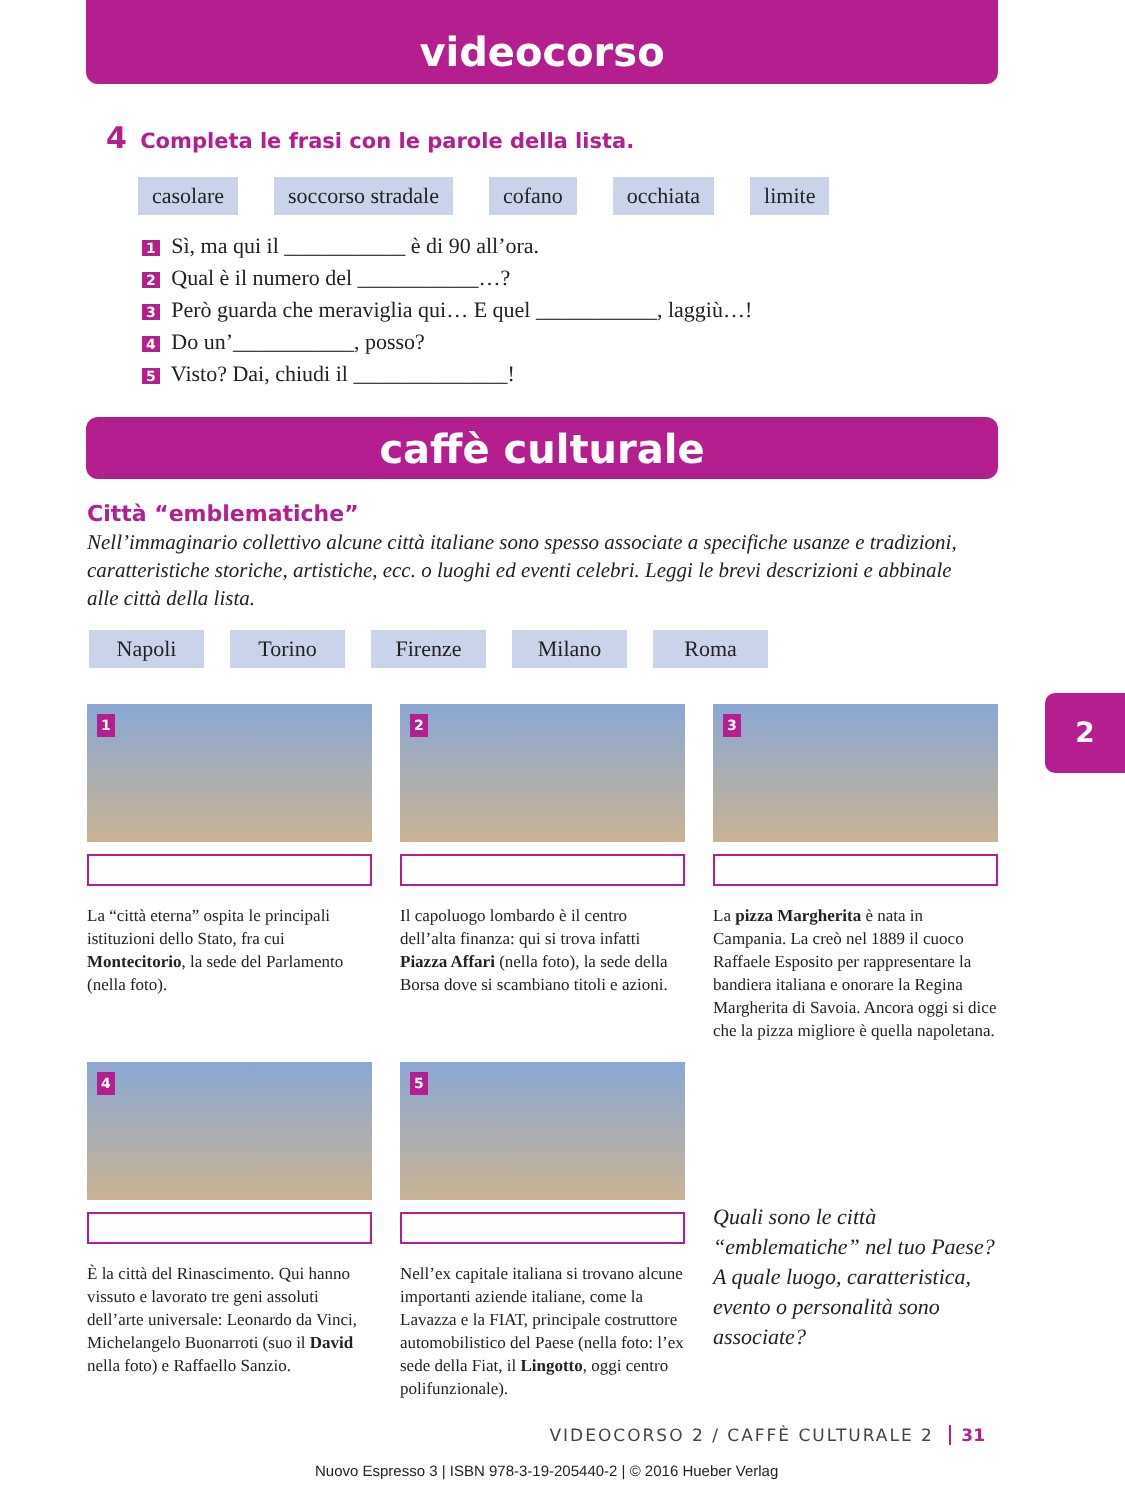videocorso
4 Completa le frasi con le parole della lista.
casolare soccorso stradale cofano occhiata limite
1 Sì, ma qui il ___________ è di 90 all’ora.
2 Qual è il numero del ___________…?
3 Però guarda che meraviglia qui… E quel ___________, laggiù…!
4 Do un’___________, posso?
5 Visto? Dai, chiudi il ______________!
caffè culturale
Città “emblematiche”
Nell’immaginario collettivo alcune città italiane sono spesso associate a specifiche usanze e tradizioni, caratteristiche storiche, artistiche, ecc. o luoghi ed eventi celebri. Leggi le brevi descrizioni e abbinale alle città della lista.
Napoli Torino Firenze Milano Roma
1
La “città eterna” ospita le principali istituzioni dello Stato, fra cui Montecitorio, la sede del Parlamento (nella foto).
2
Il capoluogo lombardo è il centro dell’alta finanza: qui si trova infatti Piazza Affari (nella foto), la sede della Borsa dove si scambiano titoli e azioni.
3
La pizza Margherita è nata in Campania. La creò nel 1889 il cuoco Raffaele Esposito per rappresentare la bandiera italiana e onorare la Regina Margherita di Savoia. Ancora oggi si dice che la pizza migliore è quella napoletana.
4
È la città del Rinascimento. Qui hanno vissuto e lavorato tre geni assoluti dell’arte universale: Leonardo da Vinci, Michelangelo Buonarroti (suo il David nella foto) e Raffaello Sanzio.
5
Nell’ex capitale italiana si trovano alcune importanti aziende italiane, come la Lavazza e la FIAT, principale costruttore automobilistico del Paese (nella foto: l’ex sede della Fiat, il Lingotto, oggi centro polifunzionale).
Quali sono le città “emblematiche” nel tuo Paese? A quale luogo, caratteristica, evento o personalità sono associate?
2
VIDEOCORSO 2 / CAFFÈ CULTURALE 2 31
Nuovo Espresso 3 | ISBN 978-3-19-205440-2 | © 2016 Hueber Verlag